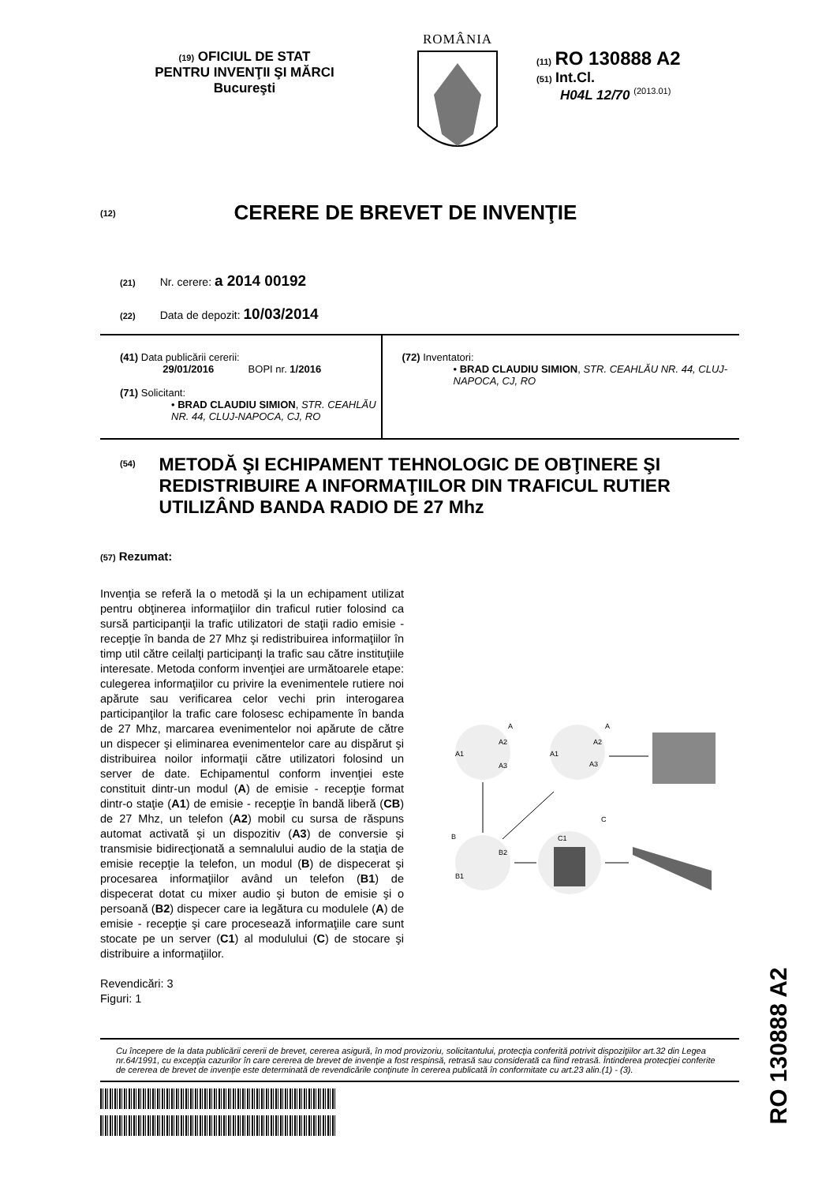(19) OFICIUL DE STAT
PENTRU INVENŢII ŞI MĂRCI
Bucureşti
ROMÂNIA
(11) RO 130888 A2
(51) Int.Cl.
H04L 12/70 <sup>(2013.01)</sup>
(12)
CERERE DE BREVET DE INVENŢIE
(21) Nr. cerere: a 2014 00192
(22) Data de depozit: 10/03/2014
(41) Data publicării cererii:
29/01/2016 BOPI nr. 1/2016
(71) Solicitant:
• BRAD CLAUDIU SIMION, STR. CEAHLĂU NR. 44, CLUJ-NAPOCA, CJ, RO
(72) Inventatori:
• BRAD CLAUDIU SIMION, STR. CEAHLĂU NR. 44, CLUJ-NAPOCA, CJ, RO
(54)
METODĂ ŞI ECHIPAMENT TEHNOLOGIC DE OBŢINERE ŞI REDISTRIBUIRE A INFORMAŢIILOR DIN TRAFICUL RUTIER UTILIZÂND BANDA RADIO DE 27 Mhz
(57) Rezumat:
Invenţia se referă la o metodă şi la un echipament utilizat pentru obţinerea informaţiilor din traficul rutier folosind ca sursă participanţii la trafic utilizatori de staţii radio emisie - recepţie în banda de 27 Mhz şi redistribuirea informaţiilor în timp util către ceilalţi participanţi la trafic sau către instituţiile interesate. Metoda conform invenţiei are următoarele etape: culegerea informaţiilor cu privire la evenimentele rutiere noi apărute sau verificarea celor vechi prin interogarea participanţilor la trafic care folosesc echipamente în banda de 27 Mhz, marcarea evenimentelor noi apărute de către un dispecer şi eliminarea evenimentelor care au dispărut şi distribuirea noilor informaţii către utilizatori folosind un server de date. Echipamentul conform invenţiei este constituit dintr-un modul (A) de emisie - recepţie format dintr-o staţie (A1) de emisie - recepţie în bandă liberă (CB) de 27 Mhz, un telefon (A2) mobil cu sursa de răspuns automat activată şi un dispozitiv (A3) de conversie şi transmisie bidirecţionată a semnalului audio de la staţia de emisie recepţie la telefon, un modul (B) de dispecerat şi procesarea informaţiilor având un telefon (B1) de dispecerat dotat cu mixer audio şi buton de emisie şi o persoană (B2) dispecer care ia legătura cu modulele (A) de emisie - recepţie şi care procesează informaţiile care sunt stocate pe un server (C1) al modulului (C) de stocare şi distribuire a informaţiilor.
Revendicări: 3
Figuri: 1
A1
A2
A3
A
A1
A2
A3
A
B
B1
B2
C1
C
Cu începere de la data publicării cererii de brevet, cererea asigură, în mod provizoriu, solicitantului, protecţia conferită potrivit dispoziţiilor art.32 din Legea nr.64/1991, cu excepţia cazurilor în care cererea de brevet de invenţie a fost respinsă, retrasă sau considerată ca fiind retrasă. Întinderea protecţiei conferite de cererea de brevet de invenţie este determinată de revendicările conţinute în cererea publicată în conformitate cu art.23 alin.(1) - (3).
RO 130888 A2